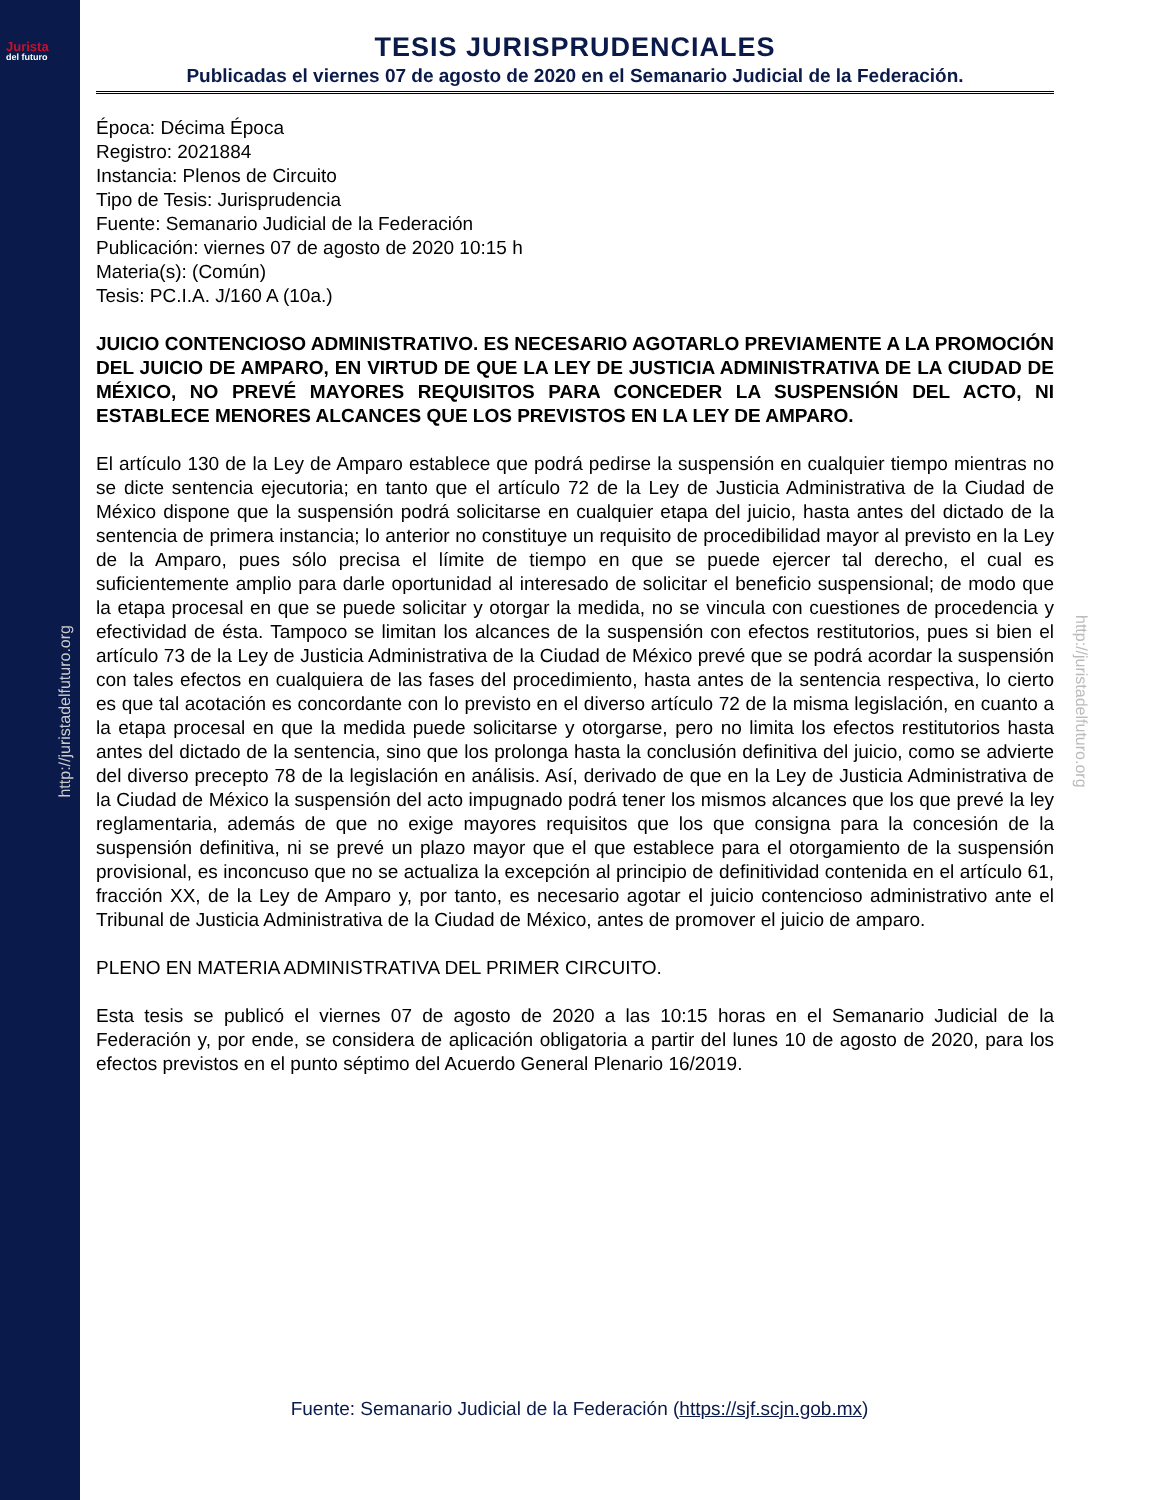Jurista
del futuro
http://juristadelfuturo.org
http://juristadelfuturo.org
TESIS JURISPRUDENCIALES
Publicadas el viernes 07 de agosto de 2020 en el Semanario Judicial de la Federación.
Época: Décima Época
Registro: 2021884
Instancia: Plenos de Circuito
Tipo de Tesis: Jurisprudencia
Fuente: Semanario Judicial de la Federación
Publicación: viernes 07 de agosto de 2020 10:15 h
Materia(s): (Común)
Tesis: PC.I.A. J/160 A (10a.)
JUICIO CONTENCIOSO ADMINISTRATIVO. ES NECESARIO AGOTARLO PREVIAMENTE A LA PROMOCIÓN DEL JUICIO DE AMPARO, EN VIRTUD DE QUE LA LEY DE JUSTICIA ADMINISTRATIVA DE LA CIUDAD DE MÉXICO, NO PREVÉ MAYORES REQUISITOS PARA CONCEDER LA SUSPENSIÓN DEL ACTO, NI ESTABLECE MENORES ALCANCES QUE LOS PREVISTOS EN LA LEY DE AMPARO.
El artículo 130 de la Ley de Amparo establece que podrá pedirse la suspensión en cualquier tiempo mientras no se dicte sentencia ejecutoria; en tanto que el artículo 72 de la Ley de Justicia Administrativa de la Ciudad de México dispone que la suspensión podrá solicitarse en cualquier etapa del juicio, hasta antes del dictado de la sentencia de primera instancia; lo anterior no constituye un requisito de procedibilidad mayor al previsto en la Ley de la Amparo, pues sólo precisa el límite de tiempo en que se puede ejercer tal derecho, el cual es suficientemente amplio para darle oportunidad al interesado de solicitar el beneficio suspensional; de modo que la etapa procesal en que se puede solicitar y otorgar la medida, no se vincula con cuestiones de procedencia y efectividad de ésta. Tampoco se limitan los alcances de la suspensión con efectos restitutorios, pues si bien el artículo 73 de la Ley de Justicia Administrativa de la Ciudad de México prevé que se podrá acordar la suspensión con tales efectos en cualquiera de las fases del procedimiento, hasta antes de la sentencia respectiva, lo cierto es que tal acotación es concordante con lo previsto en el diverso artículo 72 de la misma legislación, en cuanto a la etapa procesal en que la medida puede solicitarse y otorgarse, pero no limita los efectos restitutorios hasta antes del dictado de la sentencia, sino que los prolonga hasta la conclusión definitiva del juicio, como se advierte del diverso precepto 78 de la legislación en análisis. Así, derivado de que en la Ley de Justicia Administrativa de la Ciudad de México la suspensión del acto impugnado podrá tener los mismos alcances que los que prevé la ley reglamentaria, además de que no exige mayores requisitos que los que consigna para la concesión de la suspensión definitiva, ni se prevé un plazo mayor que el que establece para el otorgamiento de la suspensión provisional, es inconcuso que no se actualiza la excepción al principio de definitividad contenida en el artículo 61, fracción XX, de la Ley de Amparo y, por tanto, es necesario agotar el juicio contencioso administrativo ante el Tribunal de Justicia Administrativa de la Ciudad de México, antes de promover el juicio de amparo.
PLENO EN MATERIA ADMINISTRATIVA DEL PRIMER CIRCUITO.
Esta tesis se publicó el viernes 07 de agosto de 2020 a las 10:15 horas en el Semanario Judicial de la Federación y, por ende, se considera de aplicación obligatoria a partir del lunes 10 de agosto de 2020, para los efectos previstos en el punto séptimo del Acuerdo General Plenario 16/2019.
Fuente: Semanario Judicial de la Federación (https://sjf.scjn.gob.mx)